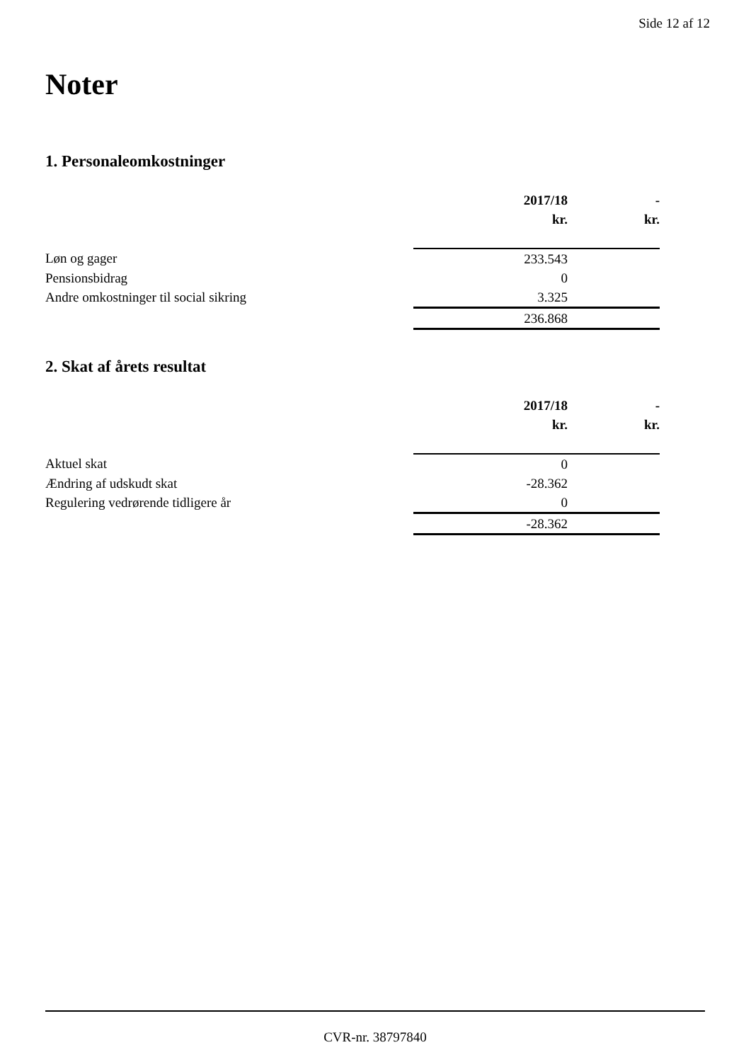Side 12 af 12
Noter
1. Personaleomkostninger
| | 2017/18 | - |
| --- | --- | --- |
| | kr. | kr. |
| Løn og gager | 233.543 | |
| Pensionsbidrag | 0 | |
| Andre omkostninger til social sikring | 3.325 | |
| | 236.868 | |
2. Skat af årets resultat
| | 2017/18 | - |
| --- | --- | --- |
| | kr. | kr. |
| Aktuel skat | 0 | |
| Ændring af udskudt skat | -28.362 | |
| Regulering vedrørende tidligere år | 0 | |
| | -28.362 | |
CVR-nr. 38797840